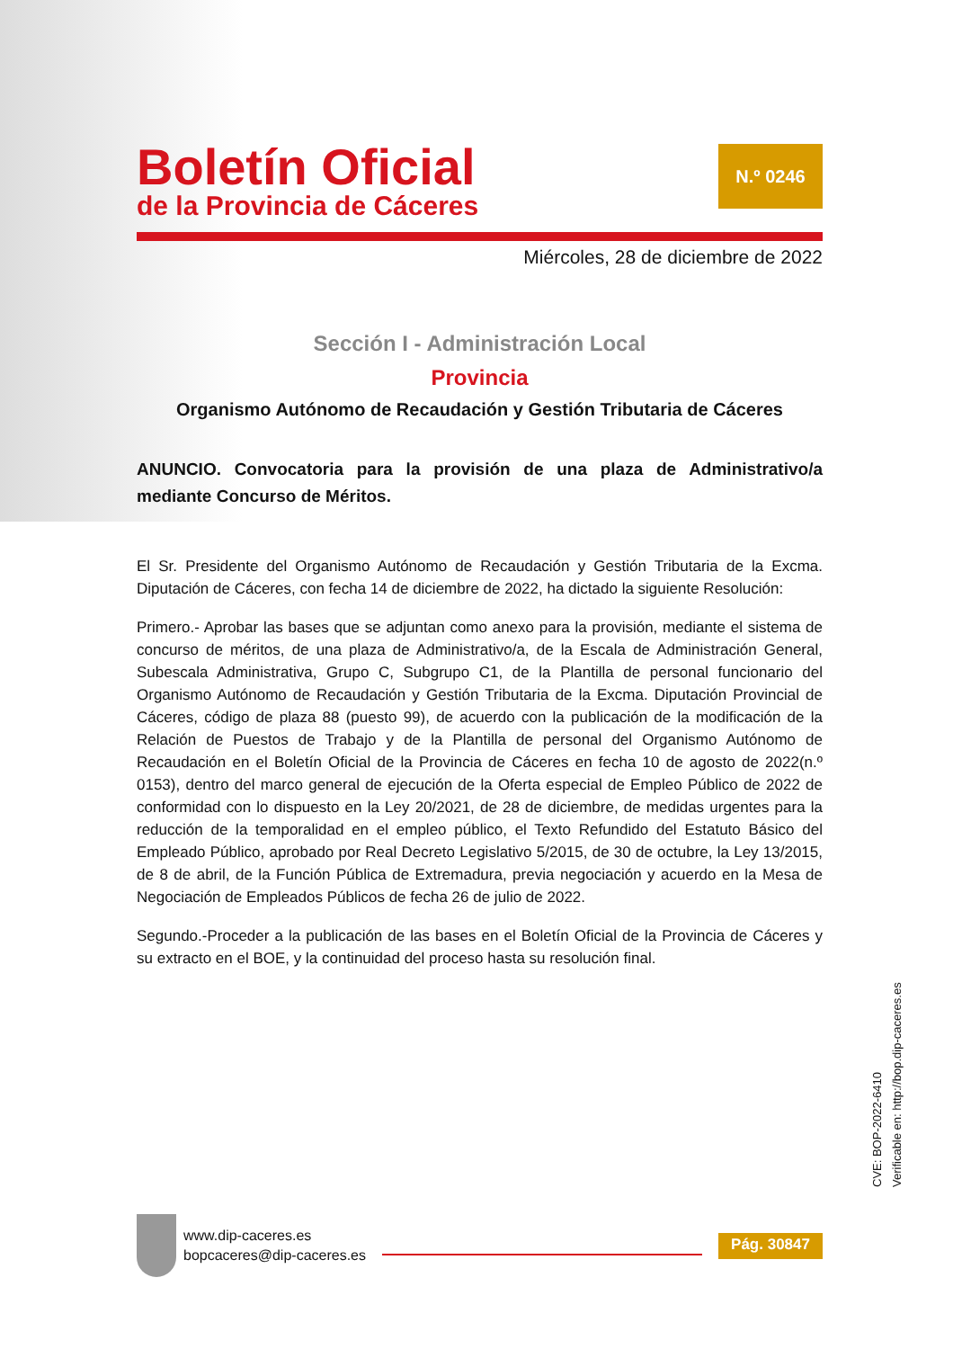Boletín Oficial
de la Provincia de Cáceres
N.º 0246
Miércoles, 28 de diciembre de 2022
Sección I - Administración Local
Provincia
Organismo Autónomo de Recaudación y Gestión Tributaria de Cáceres
ANUNCIO. Convocatoria para la provisión de una plaza de Administrativo/a mediante Concurso de Méritos.
El Sr. Presidente del Organismo Autónomo de Recaudación y Gestión Tributaria de la Excma. Diputación de Cáceres, con fecha 14 de diciembre de 2022, ha dictado la siguiente Resolución:
Primero.- Aprobar las bases que se adjuntan como anexo para la provisión, mediante el sistema de concurso de méritos, de una plaza de Administrativo/a, de la Escala de Administración General, Subescala Administrativa, Grupo C, Subgrupo C1, de la Plantilla de personal funcionario del Organismo Autónomo de Recaudación y Gestión Tributaria de la Excma. Diputación Provincial de Cáceres, código de plaza 88 (puesto 99), de acuerdo con la publicación de la modificación de la Relación de Puestos de Trabajo y de la Plantilla de personal del Organismo Autónomo de Recaudación en el Boletín Oficial de la Provincia de Cáceres en fecha 10 de agosto de 2022(n.º 0153), dentro del marco general de ejecución de la Oferta especial de Empleo Público de 2022 de conformidad con lo dispuesto en la Ley 20/2021, de 28 de diciembre, de medidas urgentes para la reducción de la temporalidad en el empleo público, el Texto Refundido del Estatuto Básico del Empleado Público, aprobado por Real Decreto Legislativo 5/2015, de 30 de octubre, la Ley 13/2015, de 8 de abril, de la Función Pública de Extremadura, previa negociación y acuerdo en la Mesa de Negociación de Empleados Públicos de fecha 26 de julio de 2022.
Segundo.-Proceder a la publicación de las bases en el Boletín Oficial de la Provincia de Cáceres y su extracto en el BOE, y la continuidad del proceso hasta su resolución final.
CVE: BOP-2022-6410
Verificable en: http://bop.dip-caceres.es
www.dip-caceres.es
bopcaceres@dip-caceres.es
Pág. 30847